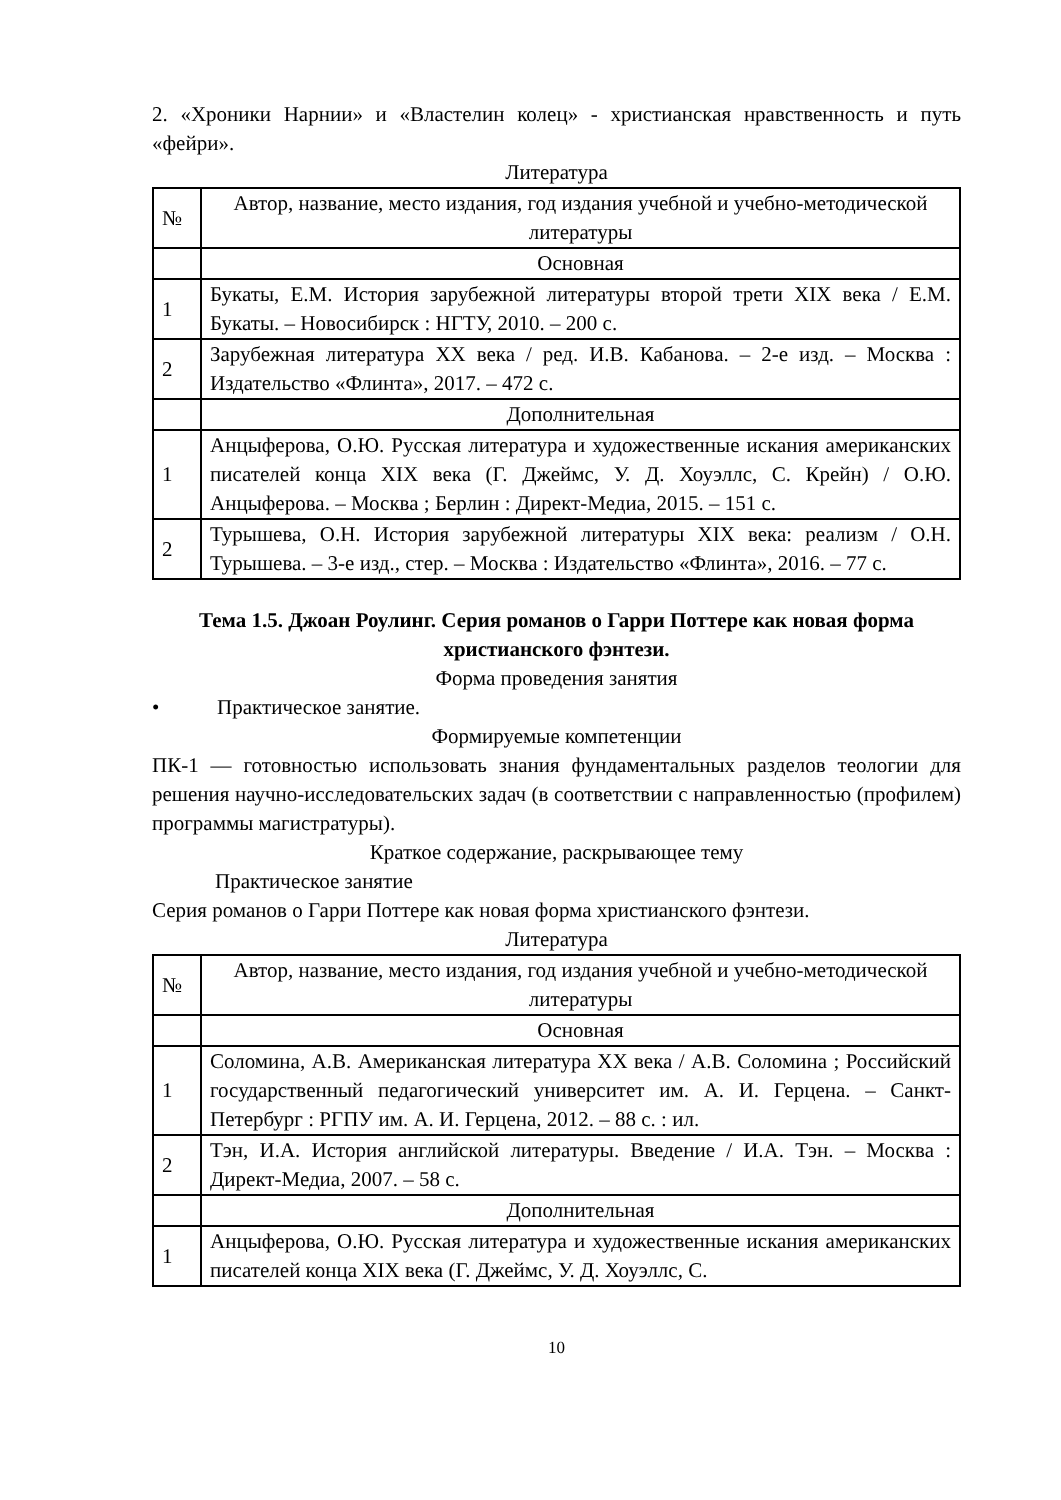2. «Хроники Нарнии» и «Властелин колец» - христианская нравственность и путь «фейри».
Литература
| № | Автор, название, место издания, год издания учебной и учебно-методической литературы |
| --- | --- |
| | Основная |
| 1 | Букаты, Е.М. История зарубежной литературы второй трети XIX века / Е.М. Букаты. – Новосибирск : НГТУ, 2010. – 200 с. |
| 2 | Зарубежная литература XX века / ред. И.В. Кабанова. – 2-е изд. – Москва : Издательство «Флинта», 2017. – 472 с. |
| | Дополнительная |
| 1 | Анцыферова, О.Ю. Русская литература и художественные искания американских писателей конца XIX века (Г. Джеймс, У. Д. Хоуэллс, С. Крейн) / О.Ю. Анцыферова. – Москва ; Берлин : Директ-Медиа, 2015. – 151 с. |
| 2 | Турышева, О.Н. История зарубежной литературы XIX века: реализм / О.Н. Турышева. – 3-е изд., стер. – Москва : Издательство «Флинта», 2016. – 77 с. |
Тема 1.5. Джоан Роулинг. Серия романов о Гарри Поттере как новая форма христианского фэнтези.
Форма проведения занятия
• Практическое занятие.
Формируемые компетенции
ПК-1 — готовностью использовать знания фундаментальных разделов теологии для решения научно-исследовательских задач (в соответствии с направленностью (профилем) программы магистратуры).
Краткое содержание, раскрывающее тему
Практическое занятие
Серия романов о Гарри Поттере как новая форма христианского фэнтези.
Литература
| № | Автор, название, место издания, год издания учебной и учебно-методической литературы |
| --- | --- |
| | Основная |
| 1 | Соломина, А.В. Американская литература XX века / А.В. Соломина ; Российский государственный педагогический университет им. А. И. Герцена. – Санкт-Петербург : РГПУ им. А. И. Герцена, 2012. – 88 с. : ил. |
| 2 | Тэн, И.А. История английской литературы. Введение / И.А. Тэн. – Москва : Директ-Медиа, 2007. – 58 с. |
| | Дополнительная |
| 1 | Анцыферова, О.Ю. Русская литература и художественные искания американских писателей конца XIX века (Г. Джеймс, У. Д. Хоуэллс, С. |
10